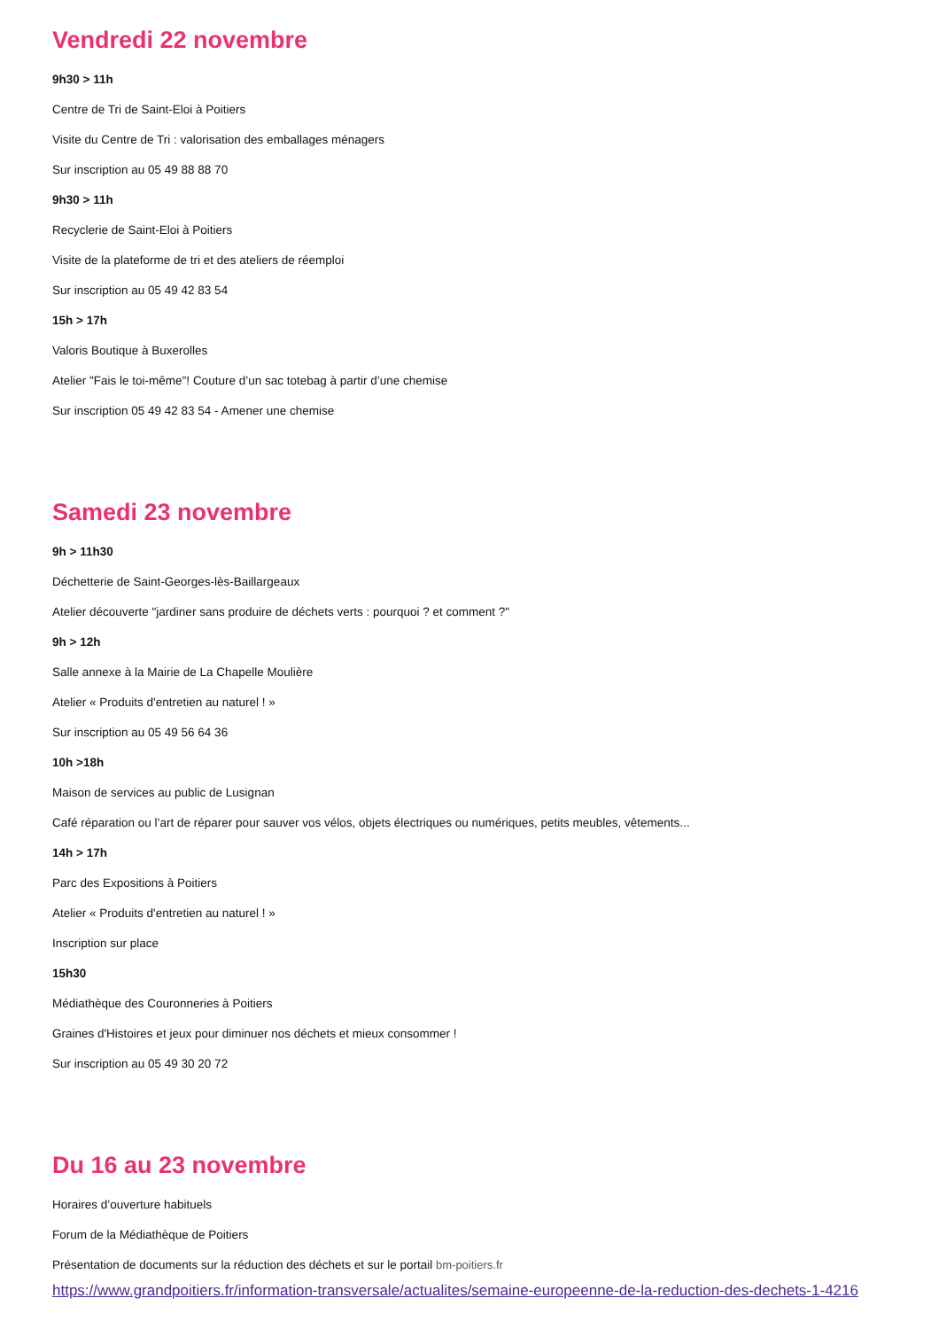Vendredi 22 novembre
9h30 > 11h
Centre de Tri de Saint-Eloi à Poitiers
Visite du Centre de Tri : valorisation des emballages ménagers
Sur inscription au 05 49 88 88 70
9h30 > 11h
Recyclerie de Saint-Eloi à Poitiers
Visite de la plateforme de tri et des ateliers de réemploi
Sur inscription au 05 49 42 83 54
15h > 17h
Valoris Boutique à Buxerolles
Atelier "Fais le toi-même"! Couture d’un sac totebag à partir d’une chemise
Sur inscription 05 49 42 83 54 - Amener une chemise
Samedi 23 novembre
9h > 11h30
Déchetterie de Saint-Georges-lès-Baillargeaux
Atelier découverte "jardiner sans produire de déchets verts : pourquoi ? et comment ?"
9h > 12h
Salle annexe à la Mairie de La Chapelle Moulière
Atelier « Produits d'entretien au naturel ! »
Sur inscription au 05 49 56 64 36
10h >18h
Maison de services au public de Lusignan
Café réparation ou l’art de réparer pour sauver vos vélos, objets électriques ou numériques, petits meubles, vêtements...
14h > 17h
Parc des Expositions à Poitiers
Atelier « Produits d'entretien au naturel ! »
Inscription sur place
15h30
Médiathèque des Couronneries à Poitiers
Graines d'Histoires et jeux pour diminuer nos déchets et mieux consommer !
Sur inscription au 05 49 30 20 72
Du 16 au 23 novembre
Horaires d’ouverture habituels
Forum de la Médiathèque de Poitiers
Présentation de documents sur la réduction des déchets et sur le portail bm-poitiers.fr
https://www.grandpoitiers.fr/information-transversale/actualites/semaine-europeenne-de-la-reduction-des-dechets-1-4216